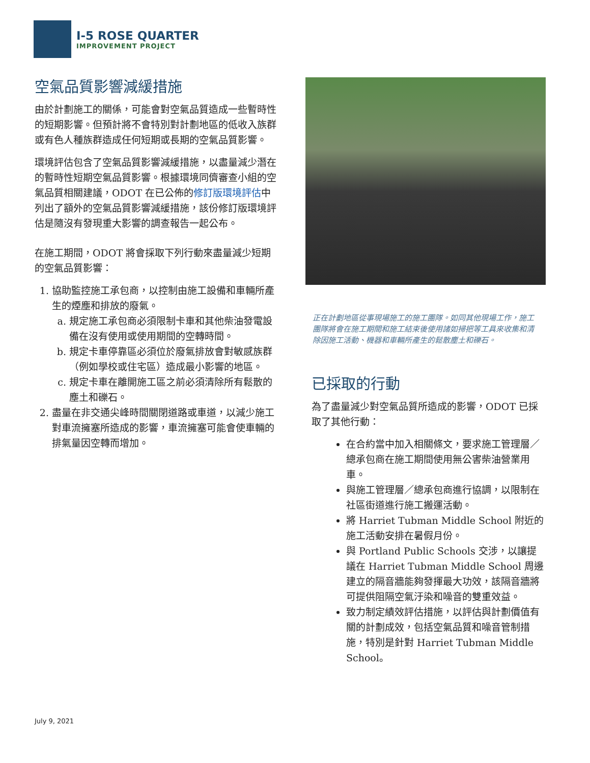I-5 ROSE QUARTER
IMPROVEMENT PROJECT
空氣品質影響減緩措施
由於計劃施工的關係，可能會對空氣品質造成一些暫時性的短期影響。但預計將不會特別對計劃地區的低收入族群或有色人種族群造成任何短期或長期的空氣品質影響。
環境評估包含了空氣品質影響減緩措施，以盡量減少潛在的暫時性短期空氣品質影響。根據環境同儕審查小組的空氣品質相關建議，ODOT 在已公佈的修訂版環境評估中列出了額外的空氣品質影響減緩措施，該份修訂版環境評估是隨沒有發現重大影響的調查報告一起公布。
在施工期間，ODOT 將會採取下列行動來盡量減少短期的空氣品質影響：
1. 協助監控施工承包商，以控制由施工設備和車輛所產生的煙塵和排放的廢氣。
a. 規定施工承包商必須限制卡車和其他柴油發電設備在沒有使用或使用期間的空轉時間。
b. 規定卡車停靠區必須位於廢氣排放會對敏感族群（例如學校或住宅區）造成最小影響的地區。
c. 規定卡車在離開施工區之前必須清除所有鬆散的塵土和礫石。
2. 盡量在非交通尖峰時間關閉道路或車道，以減少施工對車流擁塞所造成的影響，車流擁塞可能會使車輛的排氣量因空轉而增加。
正在計劃地區從事現場施工的施工團隊。如同其他現場工作，施工團隊將會在施工期間和施工結束後使用諸如掃把等工具來收集和清除因施工活動、機器和車輛所產生的鬆散塵土和礫石。
已採取的行動
為了盡量減少對空氣品質所造成的影響，ODOT 已採取了其他行動：
在合約當中加入相關條文，要求施工管理層／總承包商在施工期間使用無公害柴油營業用車。
與施工管理層／總承包商進行協調，以限制在社區街道進行施工搬運活動。
將 Harriet Tubman Middle School 附近的施工活動安排在暑假月份。
與 Portland Public Schools 交涉，以讓提議在 Harriet Tubman Middle School 周邊建立的隔音牆能夠發揮最大功效，該隔音牆將可提供阻隔空氣汙染和噪音的雙重效益。
致力制定績效評估措施，以評估與計劃價值有關的計劃成效，包括空氣品質和噪音管制措施，特別是針對 Harriet Tubman Middle School。
July 9, 2021